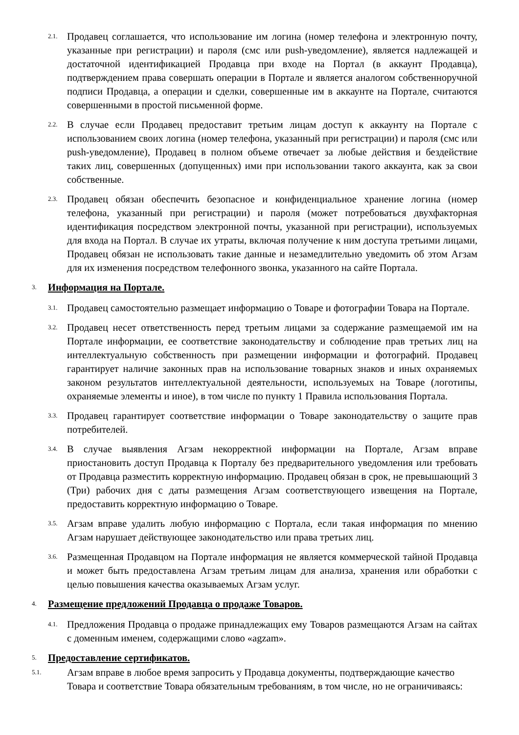2.1.
Продавец соглашается, что использование им логина (номер телефона и электронную почту, указанные при регистрации) и пароля (смс или push-уведомление), является надлежащей и достаточной идентификацией Продавца при входе на Портал (в аккаунт Продавца), подтверждением права совершать операции в Портале и является аналогом собственноручной подписи Продавца, а операции и сделки, совершенные им в аккаунте на Портале, считаются совершенными в простой письменной форме.
2.2.
В случае если Продавец предоставит третьим лицам доступ к аккаунту на Портале с использованием своих логина (номер телефона, указанный при регистрации) и пароля (смс или push-уведомление), Продавец в полном объеме отвечает за любые действия и бездействие таких лиц, совершенных (допущенных) ими при использовании такого аккаунта, как за свои собственные.
2.3.
Продавец обязан обеспечить безопасное и конфиденциальное хранение логина (номер телефона, указанный при регистрации) и пароля (может потребоваться двухфакторная идентификация посредством электронной почты, указанной при регистрации), используемых для входа на Портал. В случае их утраты, включая получение к ним доступа третьими лицами, Продавец обязан не использовать такие данные и незамедлительно уведомить об этом Агзам для их изменения посредством телефонного звонка, указанного на сайте Портала.
3.
Информация на Портале.
3.1.
Продавец самостоятельно размещает информацию о Товаре и фотографии Товара на Портале.
3.2.
Продавец несет ответственность перед третьим лицами за содержание размещаемой им на Портале информации, ее соответствие законодательству и соблюдение прав третьих лиц на интеллектуальную собственность при размещении информации и фотографий. Продавец гарантирует наличие законных прав на использование товарных знаков и иных охраняемых законом результатов интеллектуальной деятельности, используемых на Товаре (логотипы, охраняемые элементы и иное), в том числе по пункту 1 Правила использования Портала.
3.3.
Продавец гарантирует соответствие информации о Товаре законодательству о защите прав потребителей.
3.4.
В случае выявления Агзам некорректной информации на Портале, Агзам вправе приостановить доступ Продавца к Порталу без предварительного уведомления или требовать от Продавца разместить корректную информацию. Продавец обязан в срок, не превышающий 3 (Три) рабочих дня с даты размещения Агзам соответствующего извещения на Портале, предоставить корректную информацию о Товаре.
3.5.
Агзам вправе удалить любую информацию с Портала, если такая информация по мнению Агзам нарушает действующее законодательство или права третьих лиц.
3.6.
Размещенная Продавцом на Портале информация не является коммерческой тайной Продавца и может быть предоставлена Агзам третьим лицам для анализа, хранения или обработки с целью повышения качества оказываемых Агзам услуг.
4.
Размещение предложений Продавца о продаже Товаров.
4.1.
Предложения Продавца о продаже принадлежащих ему Товаров размещаются Агзам на сайтах с доменным именем, содержащими слово «agzam».
5.
Предоставление сертификатов.
5.1.
Агзам вправе в любое время запросить у Продавца документы, подтверждающие качество Товара и соответствие Товара обязательным требованиям, в том числе, но не ограничиваясь: